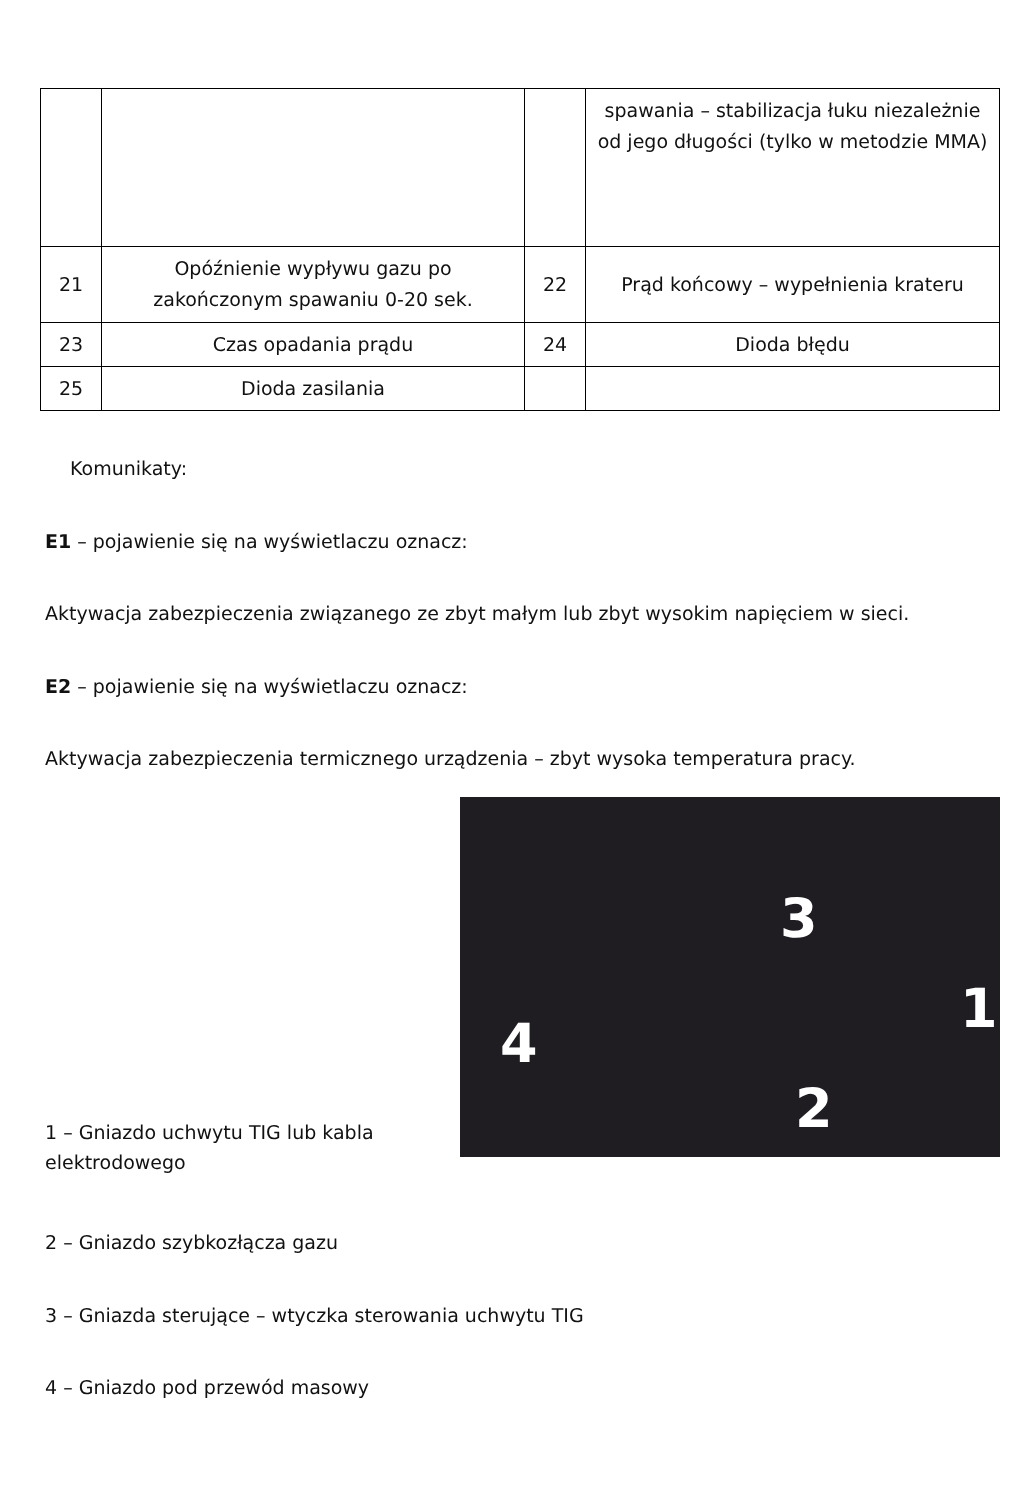| | | | spawania – stabilizacja łuku niezależnie od jego długości (tylko w metodzie MMA) |
| 21 | Opóźnienie wypływu gazu po zakończonym spawaniu 0-20 sek. | 22 | Prąd końcowy – wypełnienia krateru |
| 23 | Czas opadania prądu | 24 | Dioda błędu |
| 25 | Dioda zasilania | | |
Komunikaty:
E1 – pojawienie się na wyświetlaczu oznacz:
Aktywacja zabezpieczenia związanego ze zbyt małym lub zbyt wysokim napięciem w sieci.
E2 – pojawienie się na wyświetlaczu oznacz:
Aktywacja zabezpieczenia termicznego urządzenia – zbyt wysoka temperatura pracy.
1 – Gniazdo uchwytu TIG lub kabla elektrodowego
3
1
2
4
2 – Gniazdo szybkozłącza gazu
3 – Gniazda sterujące – wtyczka sterowania uchwytu TIG
4 – Gniazdo pod przewód masowy